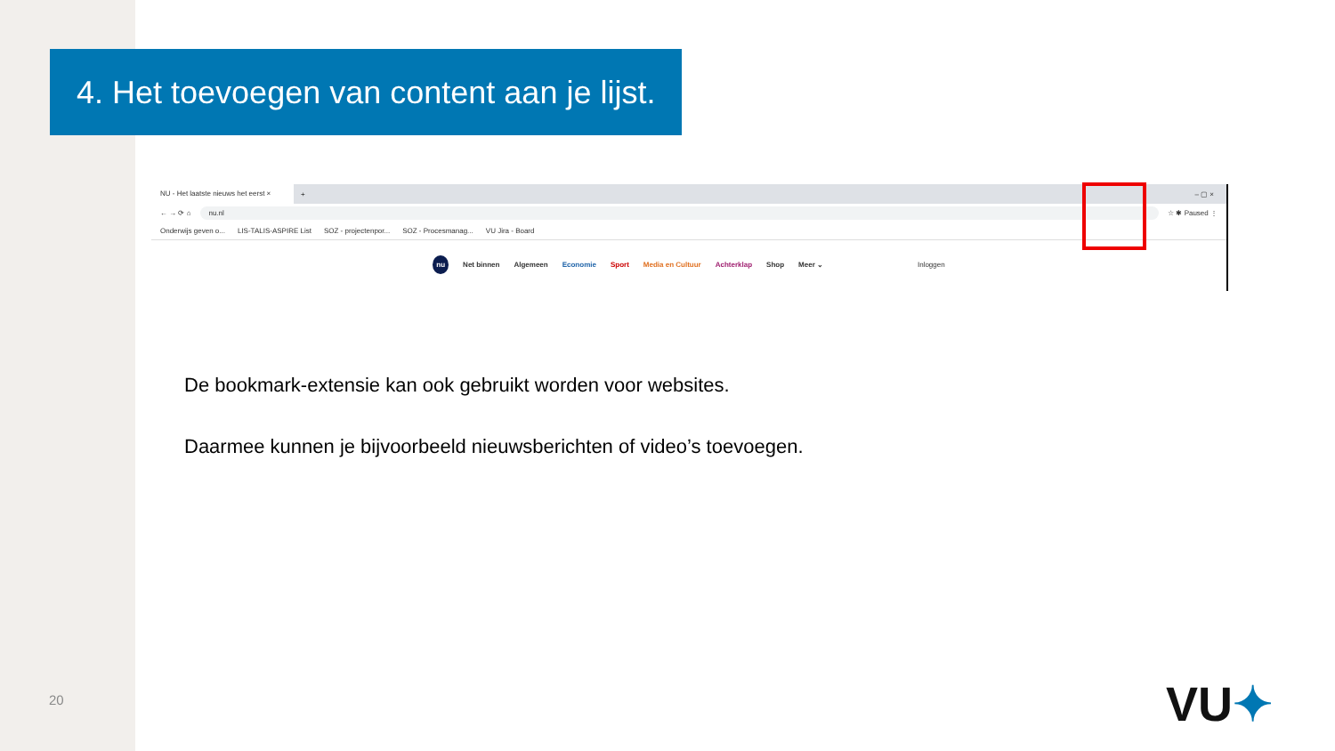4. Het toevoegen van content aan je lijst.
NU - Het laatste nieuws het eerst ×
+ – ▢ ×
← → ⟳ ⌂
nu.nl
☆ ✱ Paused ⋮
Onderwijs geven o... LIS-TALIS-ASPIRE List SOZ - projectenpor... SOZ - Procesmanag... VU Jira - Board
nu Net binnen Algemeen Economie Sport Media en Cultuur Achterklap Shop Meer ⌄ Inloggen
De bookmark-extensie kan ook gebruikt worden voor websites.
Daarmee kunnen je bijvoorbeeld nieuwsberichten of video’s toevoegen.
20 VU✦